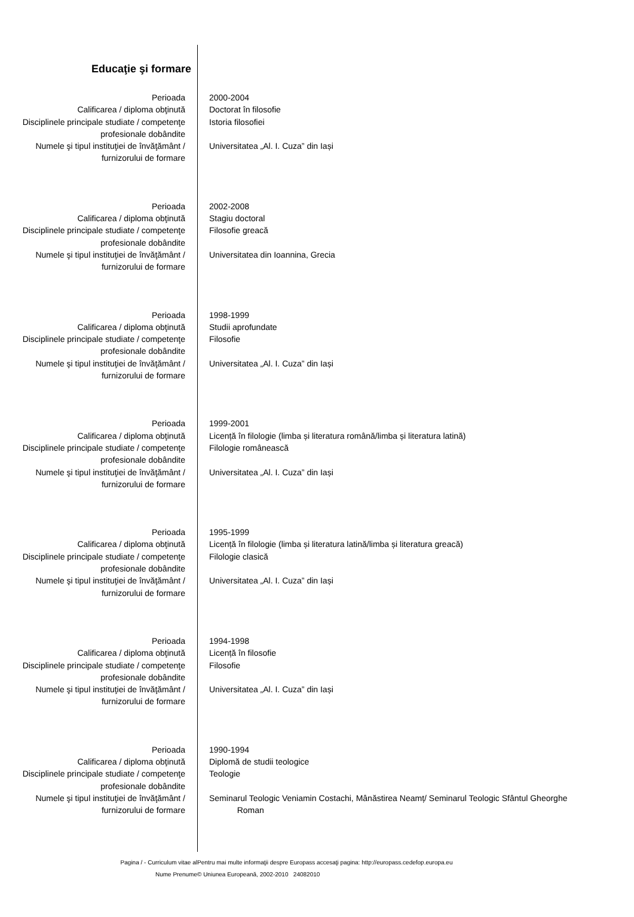Educaţie şi formare
| Perioada | 2000-2004 |
| Calificarea / diploma obţinută | Doctorat în filosofie |
| Disciplinele principale studiate / competenţe profesionale dobândite | Istoria filosofiei |
| Numele şi tipul instituţiei de învăţământ / furnizorului de formare | Universitatea „Al. I. Cuza” din Iași |
| Perioada | 2002-2008 |
| Calificarea / diploma obţinută | Stagiu doctoral |
| Disciplinele principale studiate / competenţe profesionale dobândite | Filosofie greacă |
| Numele şi tipul instituţiei de învăţământ / furnizorului de formare | Universitatea din Ioannina, Grecia |
| Perioada | 1998-1999 |
| Calificarea / diploma obţinută | Studii aprofundate |
| Disciplinele principale studiate / competenţe profesionale dobândite | Filosofie |
| Numele şi tipul instituţiei de învăţământ / furnizorului de formare | Universitatea „Al. I. Cuza” din Iași |
| Perioada | 1999-2001 |
| Calificarea / diploma obţinută | Licență în filologie (limba și literatura română/limba și literatura latină) |
| Disciplinele principale studiate / competenţe profesionale dobândite | Filologie românească |
| Numele şi tipul instituţiei de învăţământ / furnizorului de formare | Universitatea „Al. I. Cuza” din Iași |
| Perioada | 1995-1999 |
| Calificarea / diploma obţinută | Licență în filologie (limba și literatura latină/limba și literatura greacă) |
| Disciplinele principale studiate / competenţe profesionale dobândite | Filologie clasică |
| Numele şi tipul instituţiei de învăţământ / furnizorului de formare | Universitatea „Al. I. Cuza” din Iași |
| Perioada | 1994-1998 |
| Calificarea / diploma obţinută | Licență în filosofie |
| Disciplinele principale studiate / competenţe profesionale dobândite | Filosofie |
| Numele şi tipul instituţiei de învăţământ / furnizorului de formare | Universitatea „Al. I. Cuza” din Iași |
| Perioada | 1990-1994 |
| Calificarea / diploma obţinută | Diplomă de studii teologice |
| Disciplinele principale studiate / competenţe profesionale dobândite | Teologie |
| Numele şi tipul instituţiei de învăţământ / furnizorului de formare | Seminarul Teologic Veniamin Costachi, Mânăstirea Neamț/ Seminarul Teologic Sfântul Gheorghe Roman |
| Pagina / - Curriculum vitae al Nume Prenume | Pentru mai multe informaţii despre Europass accesaţi pagina: http://europass.cedefop.europa.eu © Uniunea Europeană, 2002-2010 24082010 |